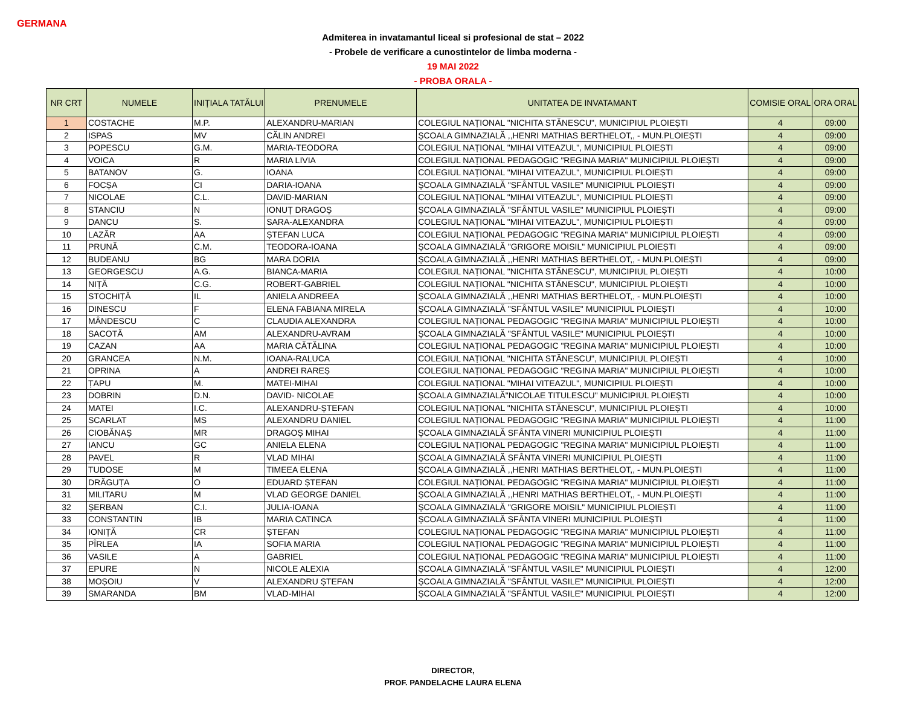GERMANA
Admiterea in invatamantul liceal si profesional de stat – 2022
- Probele de verificare a cunostintelor de limba moderna -
19 MAI 2022
- PROBA ORALA -
| NR CRT | NUMELE | INIȚIALA TATĂLUI | PRENUMELE | UNITATEA DE INVATAMANT | COMISIE ORAL | ORA ORAL |
| --- | --- | --- | --- | --- | --- | --- |
| 1 | COSTACHE | M.P. | ALEXANDRU-MARIAN | COLEGIUL NAȚIONAL "NICHITA STĂNESCU", MUNICIPIUL PLOIEȘTI | 4 | 09:00 |
| 2 | ISPAS | MV | CĂLIN ANDREI | ȘCOALA GIMNAZIALĂ ,,HENRI MATHIAS BERTHELOT,, - MUN.PLOIEȘTI | 4 | 09:00 |
| 3 | POPESCU | G.M. | MARIA-TEODORA | COLEGIUL NAȚIONAL "MIHAI VITEAZUL", MUNICIPIUL PLOIEȘTI | 4 | 09:00 |
| 4 | VOICA | R | MARIA LIVIA | COLEGIUL NAȚIONAL PEDAGOGIC "REGINA MARIA" MUNICIPIUL PLOIEȘTI | 4 | 09:00 |
| 5 | BATANOV | G. | IOANA | COLEGIUL NAȚIONAL "MIHAI VITEAZUL", MUNICIPIUL PLOIEȘTI | 4 | 09:00 |
| 6 | FOCȘA | CI | DARIA-IOANA | ȘCOALA GIMNAZIALĂ "SFÂNTUL VASILE" MUNICIPIUL PLOIEȘTI | 4 | 09:00 |
| 7 | NICOLAE | C.L. | DAVID-MARIAN | COLEGIUL NAȚIONAL "MIHAI VITEAZUL", MUNICIPIUL PLOIEȘTI | 4 | 09:00 |
| 8 | STANCIU | N | IONUȚ DRAGOȘ | ȘCOALA GIMNAZIALĂ "SFÂNTUL VASILE" MUNICIPIUL PLOIEȘTI | 4 | 09:00 |
| 9 | DANCU | S. | SARA-ALEXANDRA | COLEGIUL NAȚIONAL "MIHAI VITEAZUL", MUNICIPIUL PLOIEȘTI | 4 | 09:00 |
| 10 | LAZĂR | AA | ȘTEFAN LUCA | COLEGIUL NAȚIONAL PEDAGOGIC "REGINA MARIA" MUNICIPIUL PLOIEȘTI | 4 | 09:00 |
| 11 | PRUNĂ | C.M. | TEODORA-IOANA | ȘCOALA GIMNAZIALĂ "GRIGORE MOISIL" MUNICIPIUL PLOIEȘTI | 4 | 09:00 |
| 12 | BUDEANU | BG | MARA DORIA | ȘCOALA GIMNAZIALĂ ,,HENRI MATHIAS BERTHELOT,, - MUN.PLOIEȘTI | 4 | 09:00 |
| 13 | GEORGESCU | A.G. | BIANCA-MARIA | COLEGIUL NAȚIONAL "NICHITA STĂNESCU", MUNICIPIUL PLOIEȘTI | 4 | 10:00 |
| 14 | NIȚĂ | C.G. | ROBERT-GABRIEL | COLEGIUL NAȚIONAL "NICHITA STĂNESCU", MUNICIPIUL PLOIEȘTI | 4 | 10:00 |
| 15 | STOCHIȚĂ | IL | ANIELA ANDREEA | ȘCOALA GIMNAZIALĂ ,,HENRI MATHIAS BERTHELOT,, - MUN.PLOIEȘTI | 4 | 10:00 |
| 16 | DINESCU | F | ELENA FABIANA MIRELA | ȘCOALA GIMNAZIALĂ "SFÂNTUL VASILE" MUNICIPIUL PLOIEȘTI | 4 | 10:00 |
| 17 | MÂNDESCU | C | CLAUDIA ALEXANDRA | COLEGIUL NAȚIONAL PEDAGOGIC "REGINA MARIA" MUNICIPIUL PLOIEȘTI | 4 | 10:00 |
| 18 | SACOTĂ | AM | ALEXANDRU-AVRAM | ȘCOALA GIMNAZIALĂ "SFÂNTUL VASILE" MUNICIPIUL PLOIEȘTI | 4 | 10:00 |
| 19 | CAZAN | AA | MARIA CĂTĂLINA | COLEGIUL NAȚIONAL PEDAGOGIC "REGINA MARIA" MUNICIPIUL PLOIEȘTI | 4 | 10:00 |
| 20 | GRANCEA | N.M. | IOANA-RALUCA | COLEGIUL NAȚIONAL "NICHITA STĂNESCU", MUNICIPIUL PLOIEȘTI | 4 | 10:00 |
| 21 | OPRINA | A | ANDREI RAREȘ | COLEGIUL NAȚIONAL PEDAGOGIC "REGINA MARIA" MUNICIPIUL PLOIEȘTI | 4 | 10:00 |
| 22 | ȚAPU | M. | MATEI-MIHAI | COLEGIUL NAȚIONAL "MIHAI VITEAZUL", MUNICIPIUL PLOIEȘTI | 4 | 10:00 |
| 23 | DOBRIN | D.N. | DAVID- NICOLAE | ȘCOALA GIMNAZIALĂ"NICOLAE TITULESCU" MUNICIPIUL PLOIEȘTI | 4 | 10:00 |
| 24 | MATEI | I.C. | ALEXANDRU-ȘTEFAN | COLEGIUL NAȚIONAL "NICHITA STĂNESCU", MUNICIPIUL PLOIEȘTI | 4 | 10:00 |
| 25 | SCARLAT | MS | ALEXANDRU DANIEL | COLEGIUL NAȚIONAL PEDAGOGIC "REGINA MARIA" MUNICIPIUL PLOIEȘTI | 4 | 11:00 |
| 26 | CIOBĂNAȘ | MR | DRAGOȘ MIHAI | ȘCOALA GIMNAZIALĂ SFÂNTA VINERI MUNICIPIUL PLOIEȘTI | 4 | 11:00 |
| 27 | IANCU | GC | ANIELA ELENA | COLEGIUL NAȚIONAL PEDAGOGIC "REGINA MARIA" MUNICIPIUL PLOIEȘTI | 4 | 11:00 |
| 28 | PAVEL | R | VLAD MIHAI | ȘCOALA GIMNAZIALĂ SFÂNTA VINERI MUNICIPIUL PLOIEȘTI | 4 | 11:00 |
| 29 | TUDOSE | M | TIMEEA ELENA | ȘCOALA GIMNAZIALĂ ,,HENRI MATHIAS BERTHELOT,, - MUN.PLOIEȘTI | 4 | 11:00 |
| 30 | DRĂGUȚA | O | EDUARD ȘTEFAN | COLEGIUL NAȚIONAL PEDAGOGIC "REGINA MARIA" MUNICIPIUL PLOIEȘTI | 4 | 11:00 |
| 31 | MILITARU | M | VLAD GEORGE DANIEL | ȘCOALA GIMNAZIALĂ ,,HENRI MATHIAS BERTHELOT,, - MUN.PLOIEȘTI | 4 | 11:00 |
| 32 | ȘERBAN | C.I. | JULIA-IOANA | ȘCOALA GIMNAZIALĂ "GRIGORE MOISIL" MUNICIPIUL PLOIEȘTI | 4 | 11:00 |
| 33 | CONSTANTIN | IB | MARIA CATINCA | ȘCOALA GIMNAZIALĂ SFÂNTA VINERI MUNICIPIUL PLOIEȘTI | 4 | 11:00 |
| 34 | IONIȚĂ | CR | ȘTEFAN | COLEGIUL NAȚIONAL PEDAGOGIC "REGINA MARIA" MUNICIPIUL PLOIEȘTI | 4 | 11:00 |
| 35 | PÎRLEA | IA | SOFIA MARIA | COLEGIUL NAȚIONAL PEDAGOGIC "REGINA MARIA" MUNICIPIUL PLOIEȘTI | 4 | 11:00 |
| 36 | VASILE | A | GABRIEL | COLEGIUL NAȚIONAL PEDAGOGIC "REGINA MARIA" MUNICIPIUL PLOIEȘTI | 4 | 11:00 |
| 37 | EPURE | N | NICOLE ALEXIA | ȘCOALA GIMNAZIALĂ "SFÂNTUL VASILE" MUNICIPIUL PLOIEȘTI | 4 | 12:00 |
| 38 | MOȘOIU | V | ALEXANDRU ȘTEFAN | ȘCOALA GIMNAZIALĂ "SFÂNTUL VASILE" MUNICIPIUL PLOIEȘTI | 4 | 12:00 |
| 39 | SMARANDA | BM | VLAD-MIHAI | ȘCOALA GIMNAZIALĂ "SFÂNTUL VASILE" MUNICIPIUL PLOIEȘTI | 4 | 12:00 |
DIRECTOR,
PROF. PANDELACHE LAURA ELENA